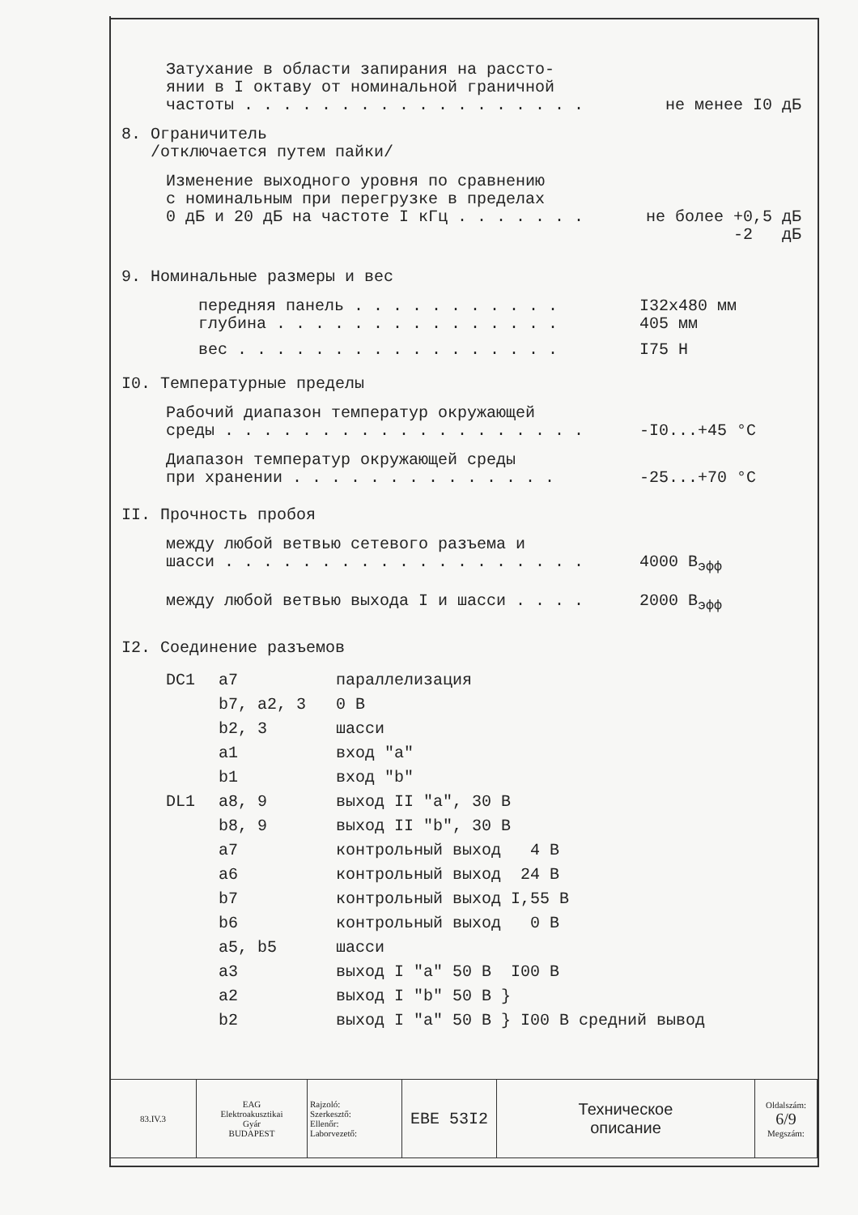Затухание в области запирания на рассто-
янии в I октаву от номинальной граничной
частоты . . . . . . . . . . . . . . . . . . не менее I0 дБ
8. Ограничитель
/отключается путем пайки/
Изменение выходного уровня по сравнению
с номинальным при перегрузке в пределах
0 дБ и 20 дБ на частоте I кГц . . . . . . . не более +0,5 дБ
-2 дБ
9. Номинальные размеры и вес
передняя панель . . . . . . . . . . . I32x480 мм
глубина . . . . . . . . . . . . . . . 405 мм
вес . . . . . . . . . . . . . . . . . I75 Н
I0. Температурные пределы
Рабочий диапазон температур окружающей
среды . . . . . . . . . . . . . . . . . . . -I0...+45 °C
Диапазон температур окружающей среды
при хранении . . . . . . . . . . . . . . -25...+70 °C
II. Прочность пробоя
между любой ветвью сетевого разъема и
шасси . . . . . . . . . . . . . . . . . . . 4000 В<sub>эфф</sub>
между любой ветвью выхода I и шасси . . . . 2000 В<sub>эфф</sub>
I2. Соединение разъемов
| DC1 | a7 | параллелизация |
| | b7, a2, 3 | 0 В |
| | b2, 3 | шасси |
| | a1 | вход "a" |
| | b1 | вход "b" |
| DL1 | a8, 9 | выход II "a", 30 В |
| | b8, 9 | выход II "b", 30 В |
| | a7 | контрольный выход 4 В |
| | a6 | контрольный выход 24 В |
| | b7 | контрольный выход I,55 В |
| | b6 | контрольный выход 0 В |
| | a5, b5 | шасси |
| | a3 | выход I "a" 50 В I00 В |
| | a2 | выход I "b" 50 В } |
| | b2 | выход I "a" 50 В } I00 В средний вывод |
| 83.IV.3 | EAG Elektroakusztikai Gyár BUDAPEST | Rajzoló: Szerkesztő: Ellenőr: Laborvezető: | EBE 53I2 | Техническое описание | Oldalszám: 6/9 Megszám: |